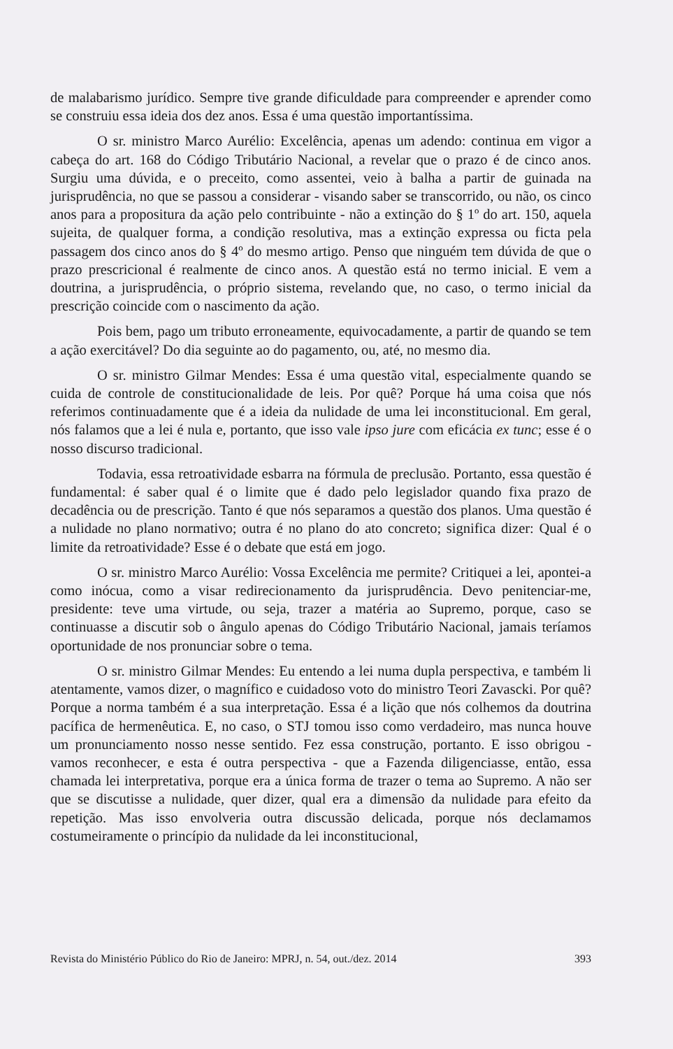de malabarismo jurídico. Sempre tive grande dificuldade para compreender e aprender como se construiu essa ideia dos dez anos. Essa é uma questão importantíssima.
O sr. ministro Marco Aurélio: Excelência, apenas um adendo: continua em vigor a cabeça do art. 168 do Código Tributário Nacional, a revelar que o prazo é de cinco anos. Surgiu uma dúvida, e o preceito, como assentei, veio à balha a partir de guinada na jurisprudência, no que se passou a considerar - visando saber se transcorrido, ou não, os cinco anos para a propositura da ação pelo contribuinte - não a extinção do § 1º do art. 150, aquela sujeita, de qualquer forma, a condição resolutiva, mas a extinção expressa ou ficta pela passagem dos cinco anos do § 4º do mesmo artigo. Penso que ninguém tem dúvida de que o prazo prescricional é realmente de cinco anos. A questão está no termo inicial. E vem a doutrina, a jurisprudência, o próprio sistema, revelando que, no caso, o termo inicial da prescrição coincide com o nascimento da ação.
Pois bem, pago um tributo erroneamente, equivocadamente, a partir de quando se tem a ação exercitável? Do dia seguinte ao do pagamento, ou, até, no mesmo dia.
O sr. ministro Gilmar Mendes: Essa é uma questão vital, especialmente quando se cuida de controle de constitucionalidade de leis. Por quê? Porque há uma coisa que nós referimos continuadamente que é a ideia da nulidade de uma lei inconstitucional. Em geral, nós falamos que a lei é nula e, portanto, que isso vale ipso jure com eficácia ex tunc; esse é o nosso discurso tradicional.
Todavia, essa retroatividade esbarra na fórmula de preclusão. Portanto, essa questão é fundamental: é saber qual é o limite que é dado pelo legislador quando fixa prazo de decadência ou de prescrição. Tanto é que nós separamos a questão dos planos. Uma questão é a nulidade no plano normativo; outra é no plano do ato concreto; significa dizer: Qual é o limite da retroatividade? Esse é o debate que está em jogo.
O sr. ministro Marco Aurélio: Vossa Excelência me permite? Critiquei a lei, apontei-a como inócua, como a visar redirecionamento da jurisprudência. Devo penitenciar-me, presidente: teve uma virtude, ou seja, trazer a matéria ao Supremo, porque, caso se continuasse a discutir sob o ângulo apenas do Código Tributário Nacional, jamais teríamos oportunidade de nos pronunciar sobre o tema.
O sr. ministro Gilmar Mendes: Eu entendo a lei numa dupla perspectiva, e também li atentamente, vamos dizer, o magnífico e cuidadoso voto do ministro Teori Zavascki. Por quê? Porque a norma também é a sua interpretação. Essa é a lição que nós colhemos da doutrina pacífica de hermenêutica. E, no caso, o STJ tomou isso como verdadeiro, mas nunca houve um pronunciamento nosso nesse sentido. Fez essa construção, portanto. E isso obrigou - vamos reconhecer, e esta é outra perspectiva - que a Fazenda diligenciasse, então, essa chamada lei interpretativa, porque era a única forma de trazer o tema ao Supremo. A não ser que se discutisse a nulidade, quer dizer, qual era a dimensão da nulidade para efeito da repetição. Mas isso envolveria outra discussão delicada, porque nós declamamos costumeiramente o princípio da nulidade da lei inconstitucional,
Revista do Ministério Público do Rio de Janeiro: MPRJ, n. 54, out./dez. 2014 393